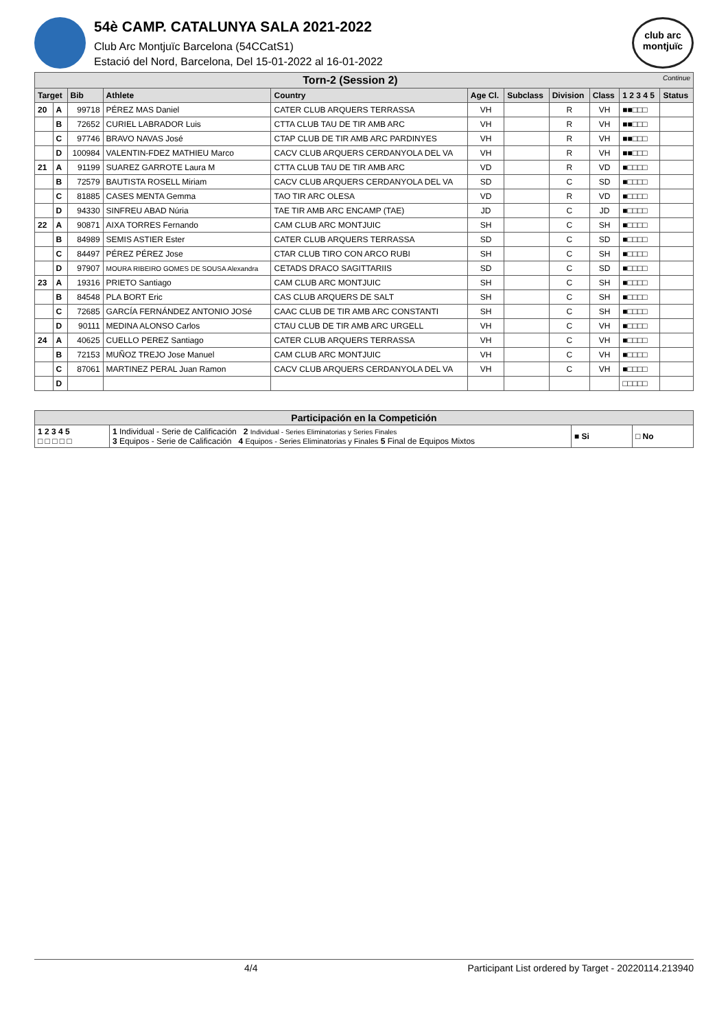54è CAMP. CATALUNYA SALA 2021-2022
Club Arc Montjuïc Barcelona (54CCatS1)
Estació del Nord, Barcelona, Del 15-01-2022 al 16-01-2022
club arc
montjuïc
| Torn-2 (Session 2) Continue | | | | | | | | | | |
| Target | | Bib | Athlete | Country | Age Cl. | Subclass | Division | Class | 1 2 3 4 5 | Status |
| 20 | A | 99718 | PÉREZ MAS Daniel | CATER CLUB ARQUERS TERRASSA | VH | | R | VH | ■■□□□ | |
| | B | 72652 | CURIEL LABRADOR Luis | CTTA CLUB TAU DE TIR AMB ARC | VH | | R | VH | ■■□□□ | |
| | C | 97746 | BRAVO NAVAS José | CTAP CLUB DE TIR AMB ARC PARDINYES | VH | | R | VH | ■■□□□ | |
| | D | 100984 | VALENTIN-FDEZ MATHIEU Marco | CACV CLUB ARQUERS CERDANYOLA DEL VA | VH | | R | VH | ■■□□□ | |
| 21 | A | 91199 | SUAREZ GARROTE Laura M | CTTA CLUB TAU DE TIR AMB ARC | VD | | R | VD | ■□□□□ | |
| | B | 72579 | BAUTISTA ROSELL Miriam | CACV CLUB ARQUERS CERDANYOLA DEL VA | SD | | C | SD | ■□□□□ | |
| | C | 81885 | CASES MENTA Gemma | TAO TIR ARC OLESA | VD | | R | VD | ■□□□□ | |
| | D | 94330 | SINFREU ABAD Núria | TAE TIR AMB ARC ENCAMP (TAE) | JD | | C | JD | ■□□□□ | |
| 22 | A | 90871 | AIXA TORRES Fernando | CAM CLUB ARC MONTJUIC | SH | | C | SH | ■□□□□ | |
| | B | 84989 | SEMIS ASTIER Ester | CATER CLUB ARQUERS TERRASSA | SD | | C | SD | ■□□□□ | |
| | C | 84497 | PÉREZ PÉREZ Jose | CTAR CLUB TIRO CON ARCO RUBI | SH | | C | SH | ■□□□□ | |
| | D | 97907 | MOURA RIBEIRO GOMES DE SOUSA Alexandra | CETADS DRACO SAGITTARIIS | SD | | C | SD | ■□□□□ | |
| 23 | A | 19316 | PRIETO Santiago | CAM CLUB ARC MONTJUIC | SH | | C | SH | ■□□□□ | |
| | B | 84548 | PLA BORT Eric | CAS CLUB ARQUERS DE SALT | SH | | C | SH | ■□□□□ | |
| | C | 72685 | GARCÍA FERNÁNDEZ ANTONIO JOSé | CAAC CLUB DE TIR AMB ARC CONSTANTI | SH | | C | SH | ■□□□□ | |
| | D | 90111 | MEDINA ALONSO Carlos | CTAU CLUB DE TIR AMB ARC URGELL | VH | | C | VH | ■□□□□ | |
| 24 | A | 40625 | CUELLO PEREZ Santiago | CATER CLUB ARQUERS TERRASSA | VH | | C | VH | ■□□□□ | |
| | B | 72153 | MUÑOZ TREJO Jose Manuel | CAM CLUB ARC MONTJUIC | VH | | C | VH | ■□□□□ | |
| | C | 87061 | MARTINEZ PERAL Juan Ramon | CACV CLUB ARQUERS CERDANYOLA DEL VA | VH | | C | VH | ■□□□□ | |
| | D | | | | | | | | □□□□□ | |
| Participación en la Competición | | | |
| 1 2 3 4 5 □ □ □ □ □ | 1 Individual - Serie de Calificación 2 Individual - Series Eliminatorias y Series Finales 3 Equipos - Serie de Calificación 4 Equipos - Series Eliminatorias y Finales 5 Final de Equipos Mixtos | ■ Si | □ No |
4/4 Participant List ordered by Target - 20220114.213940